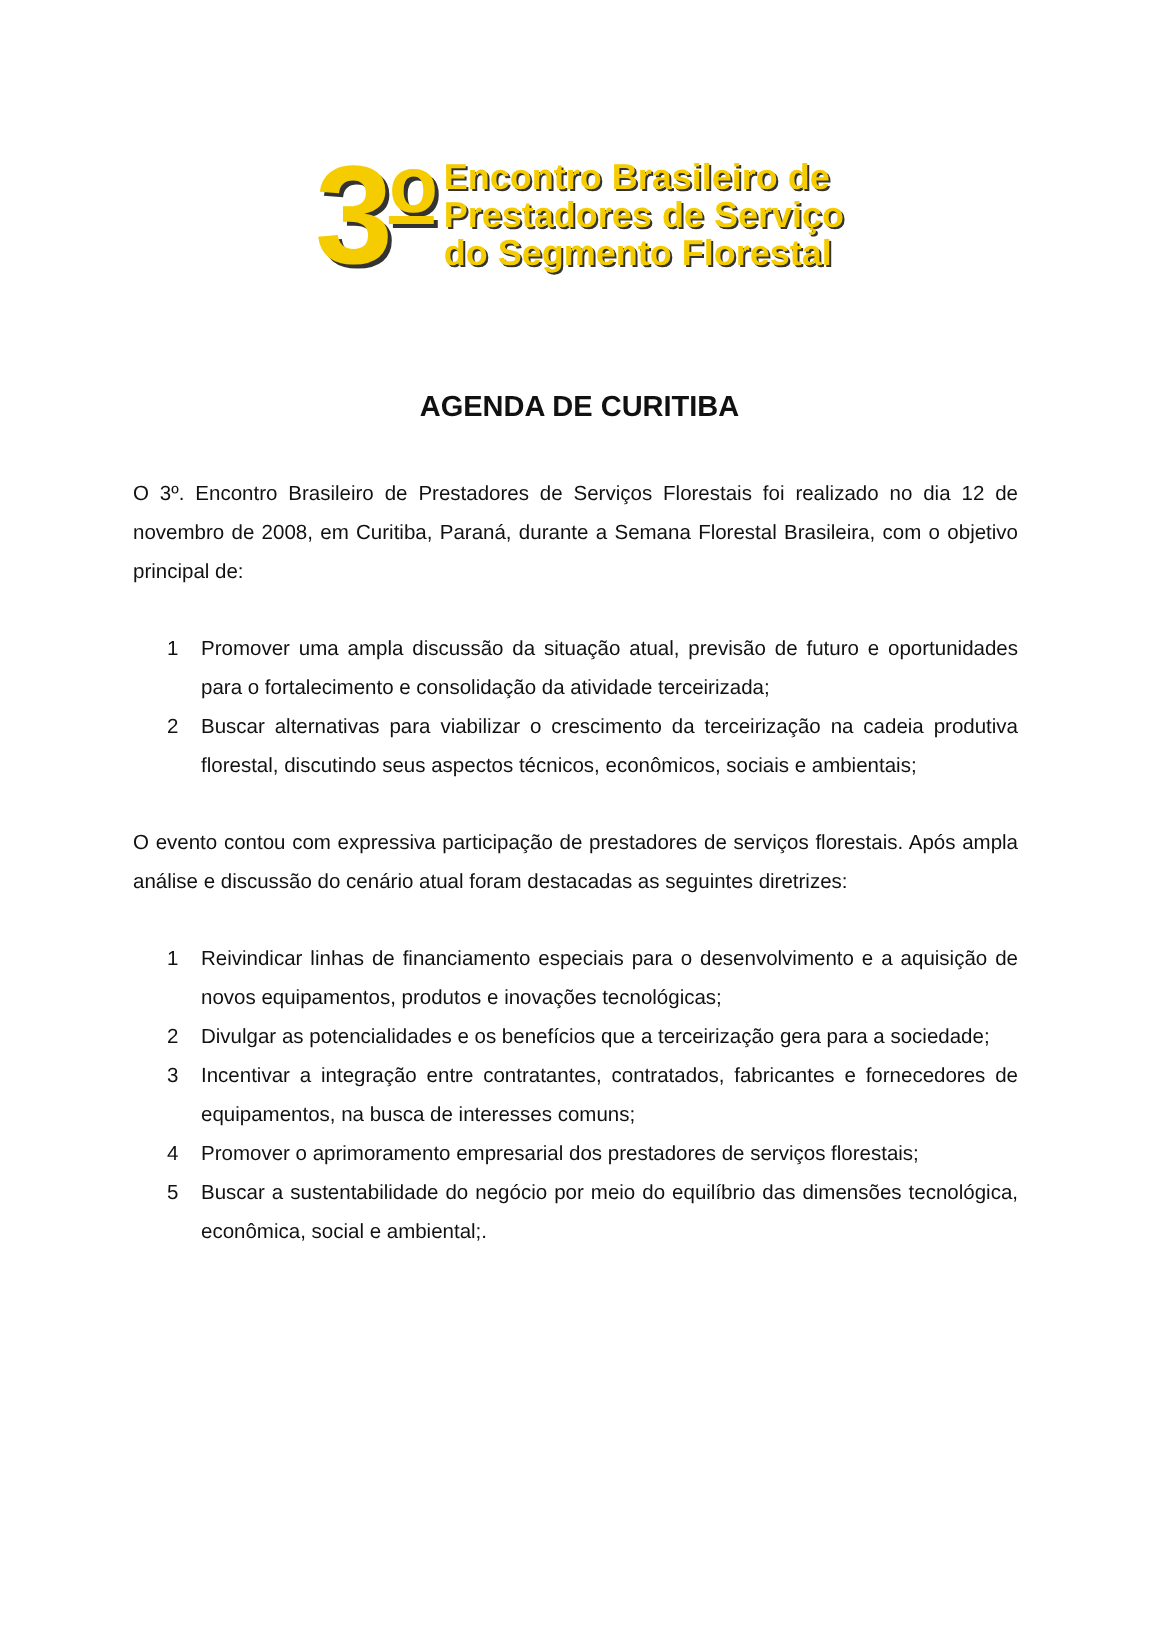3<sup>o</sup>
Encontro Brasileiro de
Prestadores de Serviço
do Segmento Florestal
AGENDA DE CURITIBA
O 3º. Encontro Brasileiro de Prestadores de Serviços Florestais foi realizado no dia 12 de novembro de 2008, em Curitiba, Paraná, durante a Semana Florestal Brasileira, com o objetivo principal de:
1 Promover uma ampla discussão da situação atual, previsão de futuro e oportunidades para o fortalecimento e consolidação da atividade terceirizada;
2 Buscar alternativas para viabilizar o crescimento da terceirização na cadeia produtiva florestal, discutindo seus aspectos técnicos, econômicos, sociais e ambientais;
O evento contou com expressiva participação de prestadores de serviços florestais. Após ampla análise e discussão do cenário atual foram destacadas as seguintes diretrizes:
1 Reivindicar linhas de financiamento especiais para o desenvolvimento e a aquisição de novos equipamentos, produtos e inovações tecnológicas;
2 Divulgar as potencialidades e os benefícios que a terceirização gera para a sociedade;
3 Incentivar a integração entre contratantes, contratados, fabricantes e fornecedores de equipamentos, na busca de interesses comuns;
4 Promover o aprimoramento empresarial dos prestadores de serviços florestais;
5 Buscar a sustentabilidade do negócio por meio do equilíbrio das dimensões tecnológica, econômica, social e ambiental;.